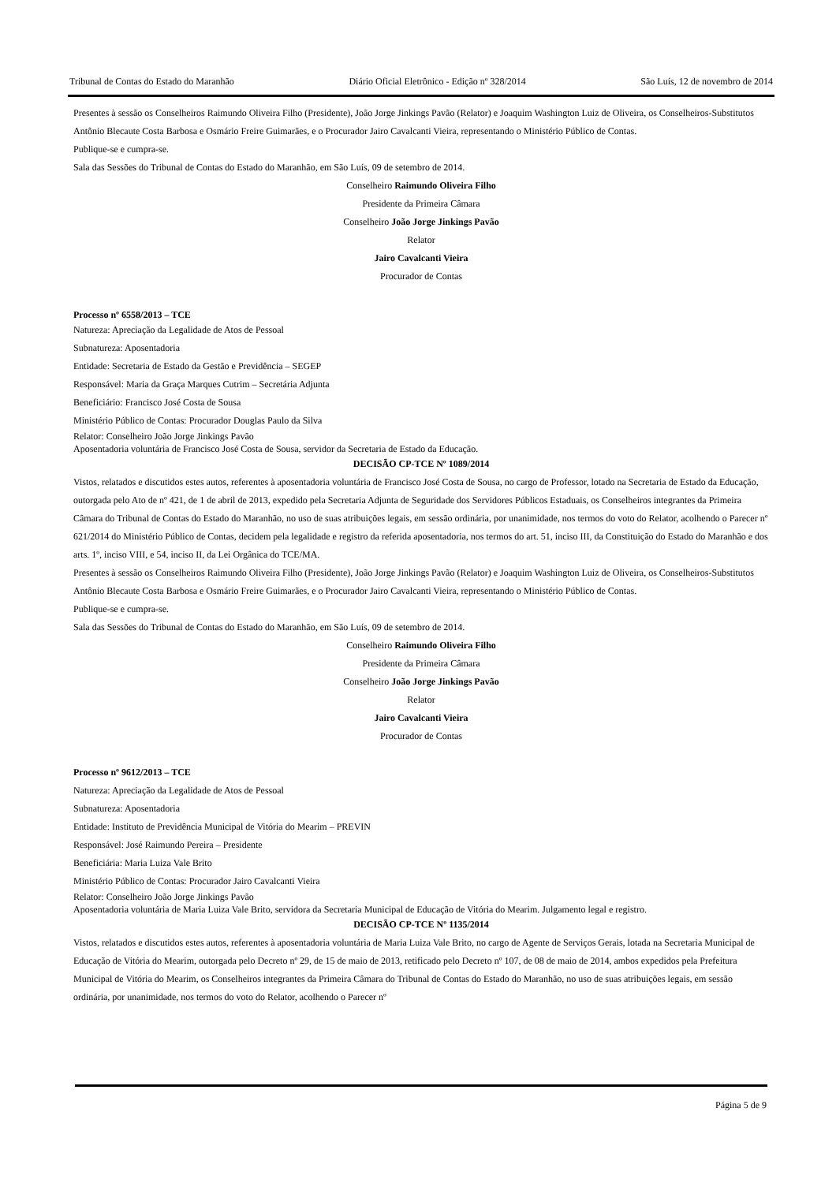Tribunal de Contas do Estado do Maranhão Diário Oficial Eletrônico - Edição nº 328/2014 São Luís, 12 de novembro de 2014
Presentes à sessão os Conselheiros Raimundo Oliveira Filho (Presidente), João Jorge Jinkings Pavão (Relator) e Joaquim Washington Luiz de Oliveira, os Conselheiros-Substitutos Antônio Blecaute Costa Barbosa e Osmário Freire Guimarães, e o Procurador Jairo Cavalcanti Vieira, representando o Ministério Público de Contas.
Publique-se e cumpra-se.
Sala das Sessões do Tribunal de Contas do Estado do Maranhão, em São Luís, 09 de setembro de 2014.
Conselheiro Raimundo Oliveira Filho
Presidente da Primeira Câmara
Conselheiro João Jorge Jinkings Pavão
Relator
Jairo Cavalcanti Vieira
Procurador de Contas
Processo nº 6558/2013 – TCE
Natureza: Apreciação da Legalidade de Atos de Pessoal
Subnatureza: Aposentadoria
Entidade: Secretaria de Estado da Gestão e Previdência – SEGEP
Responsável: Maria da Graça Marques Cutrim – Secretária Adjunta
Beneficiário: Francisco José Costa de Sousa
Ministério Público de Contas: Procurador Douglas Paulo da Silva
Relator: Conselheiro João Jorge Jinkings Pavão
Aposentadoria voluntária de Francisco José Costa de Sousa, servidor da Secretaria de Estado da Educação.
DECISÃO CP-TCE Nº 1089/2014
Vistos, relatados e discutidos estes autos, referentes à aposentadoria voluntária de Francisco José Costa de Sousa, no cargo de Professor, lotado na Secretaria de Estado da Educação, outorgada pelo Ato de nº 421, de 1 de abril de 2013, expedido pela Secretaria Adjunta de Seguridade dos Servidores Públicos Estaduais, os Conselheiros integrantes da Primeira Câmara do Tribunal de Contas do Estado do Maranhão, no uso de suas atribuições legais, em sessão ordinária, por unanimidade, nos termos do voto do Relator, acolhendo o Parecer nº 621/2014 do Ministério Público de Contas, decidem pela legalidade e registro da referida aposentadoria, nos termos do art. 51, inciso III, da Constituição do Estado do Maranhão e dos arts. 1º, inciso VIII, e 54, inciso II, da Lei Orgânica do TCE/MA.
Presentes à sessão os Conselheiros Raimundo Oliveira Filho (Presidente), João Jorge Jinkings Pavão (Relator) e Joaquim Washington Luiz de Oliveira, os Conselheiros-Substitutos Antônio Blecaute Costa Barbosa e Osmário Freire Guimarães, e o Procurador Jairo Cavalcanti Vieira, representando o Ministério Público de Contas.
Publique-se e cumpra-se.
Sala das Sessões do Tribunal de Contas do Estado do Maranhão, em São Luís, 09 de setembro de 2014.
Conselheiro Raimundo Oliveira Filho
Presidente da Primeira Câmara
Conselheiro João Jorge Jinkings Pavão
Relator
Jairo Cavalcanti Vieira
Procurador de Contas
Processo nº 9612/2013 – TCE
Natureza: Apreciação da Legalidade de Atos de Pessoal
Subnatureza: Aposentadoria
Entidade: Instituto de Previdência Municipal de Vitória do Mearim – PREVIN
Responsável: José Raimundo Pereira – Presidente
Beneficiária: Maria Luiza Vale Brito
Ministério Público de Contas: Procurador Jairo Cavalcanti Vieira
Relator: Conselheiro João Jorge Jinkings Pavão
Aposentadoria voluntária de Maria Luiza Vale Brito, servidora da Secretaria Municipal de Educação de Vitória do Mearim. Julgamento legal e registro.
DECISÃO CP-TCE Nº 1135/2014
Vistos, relatados e discutidos estes autos, referentes à aposentadoria voluntária de Maria Luiza Vale Brito, no cargo de Agente de Serviços Gerais, lotada na Secretaria Municipal de Educação de Vitória do Mearim, outorgada pelo Decreto nº 29, de 15 de maio de 2013, retificado pelo Decreto nº 107, de 08 de maio de 2014, ambos expedidos pela Prefeitura Municipal de Vitória do Mearim, os Conselheiros integrantes da Primeira Câmara do Tribunal de Contas do Estado do Maranhão, no uso de suas atribuições legais, em sessão ordinária, por unanimidade, nos termos do voto do Relator, acolhendo o Parecer nº
Página 5 de 9